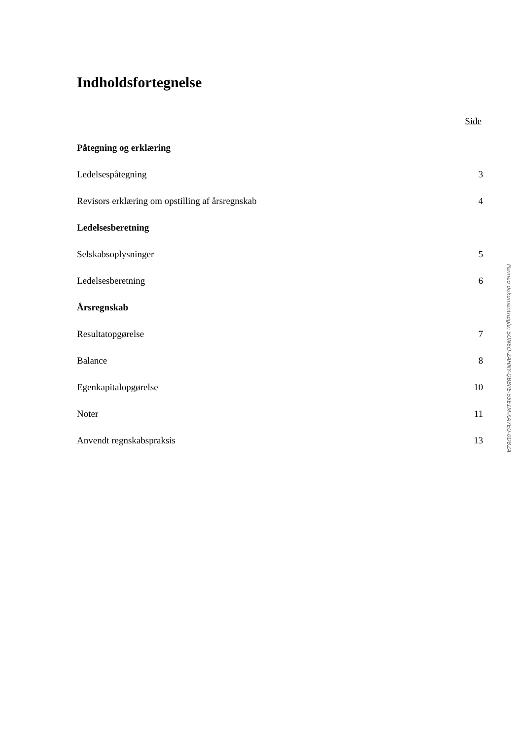Indholdsfortegnelse
| | Side |
| --- | --- |
| Påtegning og erklæring | |
| Ledelsespåtegning | 3 |
| Revisors erklæring om opstilling af årsregnskab | 4 |
| Ledelsesberetning | |
| Selskabsoplysninger | 5 |
| Ledelsesberetning | 6 |
| Årsregnskab | |
| Resultatopgørelse | 7 |
| Balance | 8 |
| Egenkapitalopgørelse | 10 |
| Noter | 11 |
| Anvendt regnskabspraksis | 13 |
Penneo dokumentnøgle: SON6O-2AHNY-QBBPE-55E1M-XA7EU-0D8ZA